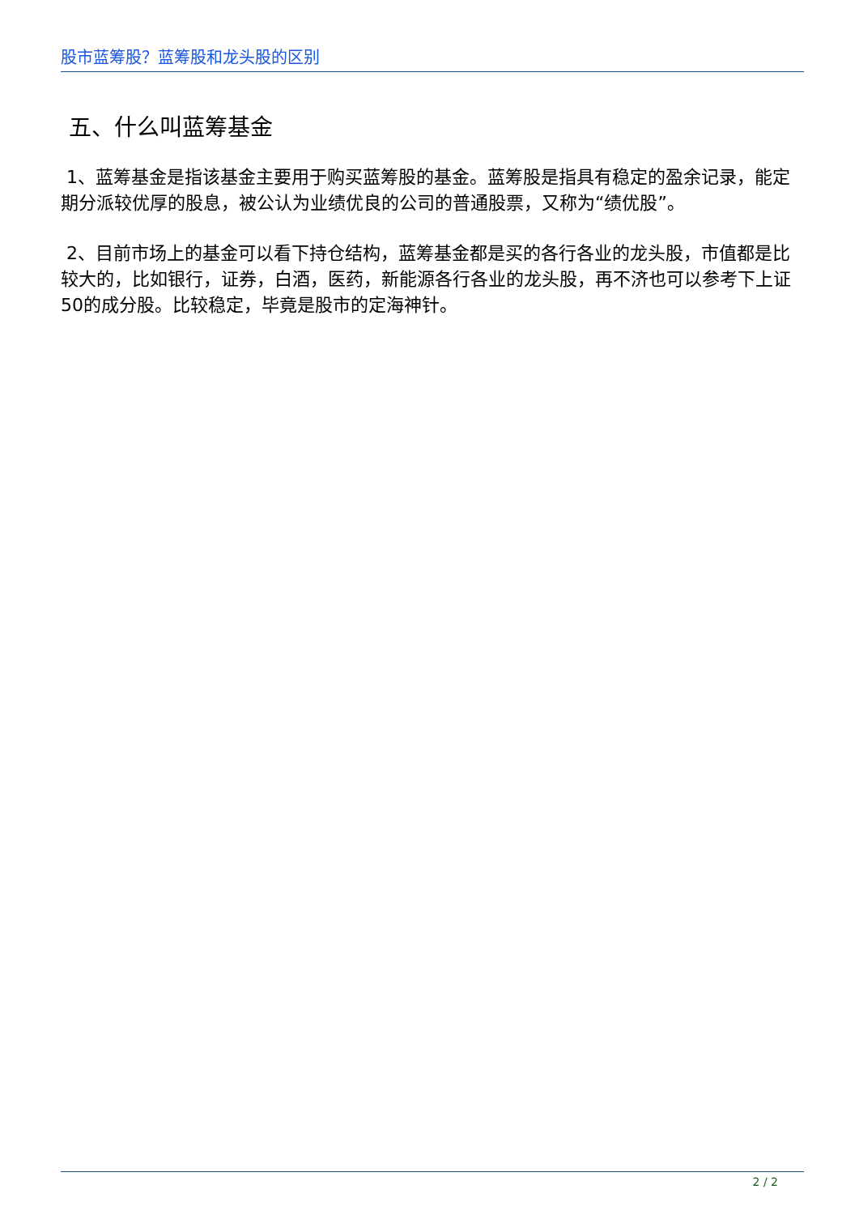股市蓝筹股？蓝筹股和龙头股的区别
五、什么叫蓝筹基金
1、蓝筹基金是指该基金主要用于购买蓝筹股的基金。蓝筹股是指具有稳定的盈余记录，能定期分派较优厚的股息，被公认为业绩优良的公司的普通股票，又称为“绩优股”。
2、目前市场上的基金可以看下持仓结构，蓝筹基金都是买的各行各业的龙头股，市值都是比较大的，比如银行，证券，白酒，医药，新能源各行各业的龙头股，再不济也可以参考下上证50的成分股。比较稳定，毕竟是股市的定海神针。
2 / 2